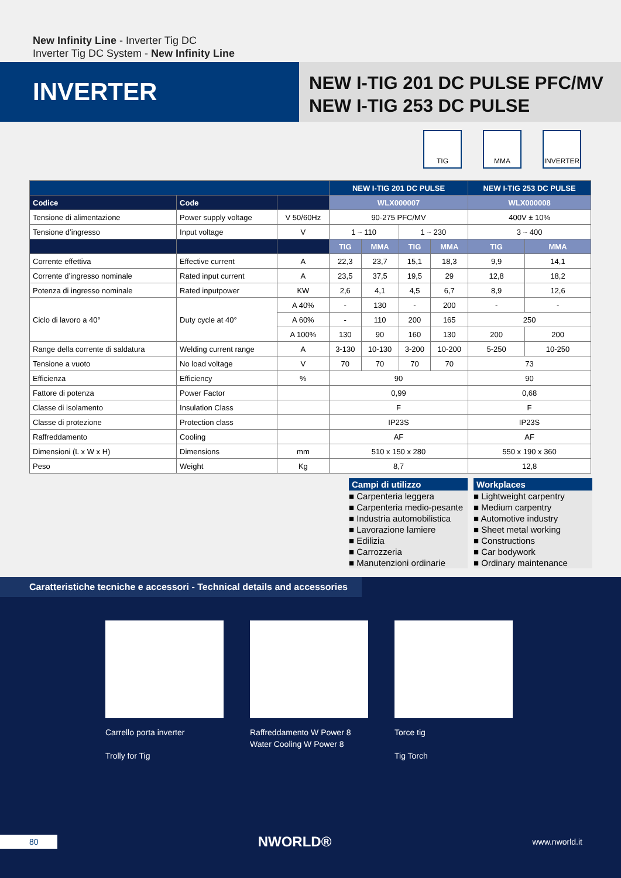New Infinity Line - Inverter Tig DC
Inverter Tig DC System - New Infinity Line
INVERTER
NEW I-TIG 201 DC PULSE PFC/MV
NEW I-TIG 253 DC PULSE
TIG MMA INVERTER
| | | | NEW I-TIG 201 DC PULSE | | | | NEW I-TIG 253 DC PULSE | |
| --- | --- | --- | --- | --- | --- | --- | --- | --- |
| Codice | Code | | WLX000007 | | | | WLX000008 | |
| Tensione di alimentazione | Power supply voltage | V 50/60Hz | 90-275 PFC/MV | | | | 400V ± 10% | |
| Tensione d’ingresso | Input voltage | V | 1 ~ 110 | | 1 ~ 230 | | 3 ~ 400 | |
| | | | TIG | MMA | TIG | MMA | TIG | MMA |
| Corrente effettiva | Effective current | A | 22,3 | 23,7 | 15,1 | 18,3 | 9,9 | 14,1 |
| Corrente d’ingresso nominale | Rated input current | A | 23,5 | 37,5 | 19,5 | 29 | 12,8 | 18,2 |
| Potenza di ingresso nominale | Rated inputpower | KW | 2,6 | 4,1 | 4,5 | 6,7 | 8,9 | 12,6 |
| Ciclo di lavoro a 40° | Duty cycle at 40° | A 40% | - | 130 | - | 200 | - | - |
| | | A 60% | - | 110 | 200 | 165 | 250 | |
| | | A 100% | 130 | 90 | 160 | 130 | 200 | 200 |
| Range della corrente di saldatura | Welding current range | A | 3-130 | 10-130 | 3-200 | 10-200 | 5-250 | 10-250 |
| Tensione a vuoto | No load voltage | V | 70 | 70 | 70 | 70 | 73 | |
| Efficienza | Efficiency | % | 90 | | | | 90 | |
| Fattore di potenza | Power Factor | | 0,99 | | | | 0,68 | |
| Classe di isolamento | Insulation Class | | F | | | | F | |
| Classe di protezione | Protection class | | IP23S | | | | IP23S | |
| Raffreddamento | Cooling | | AF | | | | AF | |
| Dimensioni (L x W x H) | Dimensions | mm | 510 x 150 x 280 | | | | 550 x 190 x 360 | |
| Peso | Weight | Kg | 8,7 | | | | 12,8 | |
Campi di utilizzo
■ Carpenteria leggera
■ Carpenteria medio-pesante
■ Industria automobilistica
■ Lavorazione lamiere
■ Edilizia
■ Carrozzeria
■ Manutenzioni ordinarie
Workplaces
■ Lightweight carpentry
■ Medium carpentry
■ Automotive industry
■ Sheet metal working
■ Constructions
■ Car bodywork
■ Ordinary maintenance
Caratteristiche tecniche e accessori - Technical details and accessories
Carrello porta inverter
Trolly for Tig
Raffreddamento W Power 8
Water Cooling W Power 8
Torce tig
Tig Torch
80 NWORLD® www.nworld.it